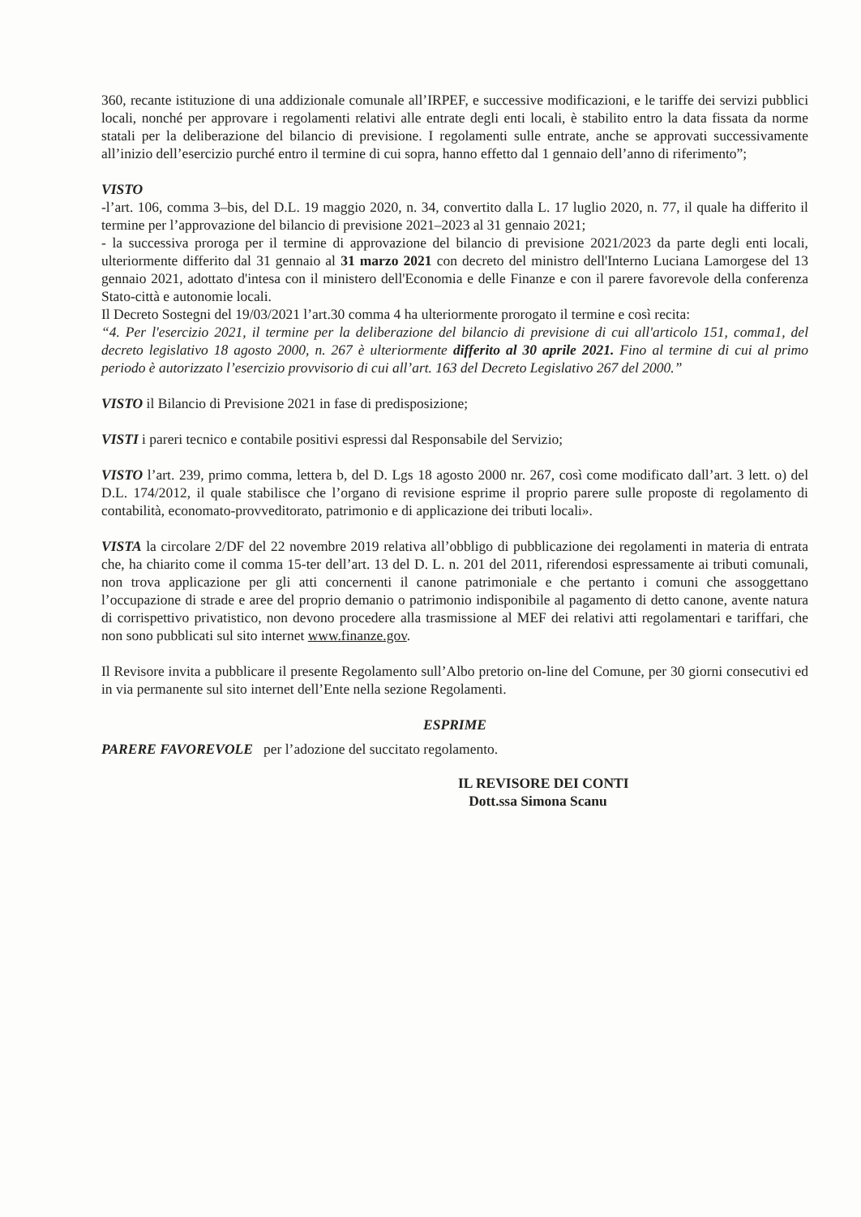360, recante istituzione di una addizionale comunale all’IRPEF, e successive modificazioni, e le tariffe dei servizi pubblici locali, nonché per approvare i regolamenti relativi alle entrate degli enti locali, è stabilito entro la data fissata da norme statali per la deliberazione del bilancio di previsione. I regolamenti sulle entrate, anche se approvati successivamente all’inizio dell’esercizio purché entro il termine di cui sopra, hanno effetto dal 1 gennaio dell’anno di riferimento”;
VISTO
-l’art. 106, comma 3–bis, del D.L. 19 maggio 2020, n. 34, convertito dalla L. 17 luglio 2020, n. 77, il quale ha differito il termine per l’approvazione del bilancio di previsione 2021–2023 al 31 gennaio 2021;
- la successiva proroga per il termine di approvazione del bilancio di previsione 2021/2023 da parte degli enti locali, ulteriormente differito dal 31 gennaio al 31 marzo 2021 con decreto del ministro dell'Interno Luciana Lamorgese del 13 gennaio 2021, adottato d'intesa con il ministero dell'Economia e delle Finanze e con il parere favorevole della conferenza Stato-città e autonomie locali.
Il Decreto Sostegni del 19/03/2021 l’art.30 comma 4 ha ulteriormente prorogato il termine e così recita:
“4. Per l'esercizio 2021, il termine per la deliberazione del bilancio di previsione di cui all'articolo 151, comma1, del decreto legislativo 18 agosto 2000, n. 267 è ulteriormente differito al 30 aprile 2021. Fino al termine di cui al primo periodo è autorizzato l’esercizio provvisorio di cui all’art. 163 del Decreto Legislativo 267 del 2000.”
VISTO il Bilancio di Previsione 2021 in fase di predisposizione;
VISTI i pareri tecnico e contabile positivi espressi dal Responsabile del Servizio;
VISTO l’art. 239, primo comma, lettera b, del D. Lgs 18 agosto 2000 nr. 267, così come modificato dall’art. 3 lett. o) del D.L. 174/2012, il quale stabilisce che l’organo di revisione esprime il proprio parere sulle proposte di regolamento di contabilità, economato-provveditorato, patrimonio e di applicazione dei tributi locali».
VISTA la circolare 2/DF del 22 novembre 2019 relativa all’obbligo di pubblicazione dei regolamenti in materia di entrata che, ha chiarito come il comma 15-ter dell’art. 13 del D. L. n. 201 del 2011, riferendosi espressamente ai tributi comunali, non trova applicazione per gli atti concernenti il canone patrimoniale e che pertanto i comuni che assoggettano l’occupazione di strade e aree del proprio demanio o patrimonio indisponibile al pagamento di detto canone, avente natura di corrispettivo privatistico, non devono procedere alla trasmissione al MEF dei relativi atti regolamentari e tariffari, che non sono pubblicati sul sito internet www.finanze.gov.
Il Revisore invita a pubblicare il presente Regolamento sull’Albo pretorio on-line del Comune, per 30 giorni consecutivi ed in via permanente sul sito internet dell’Ente nella sezione Regolamenti.
ESPRIME
PARERE FAVOREVOLE per l’adozione del succitato regolamento.
IL REVISORE DEI CONTI
Dott.ssa Simona Scanu